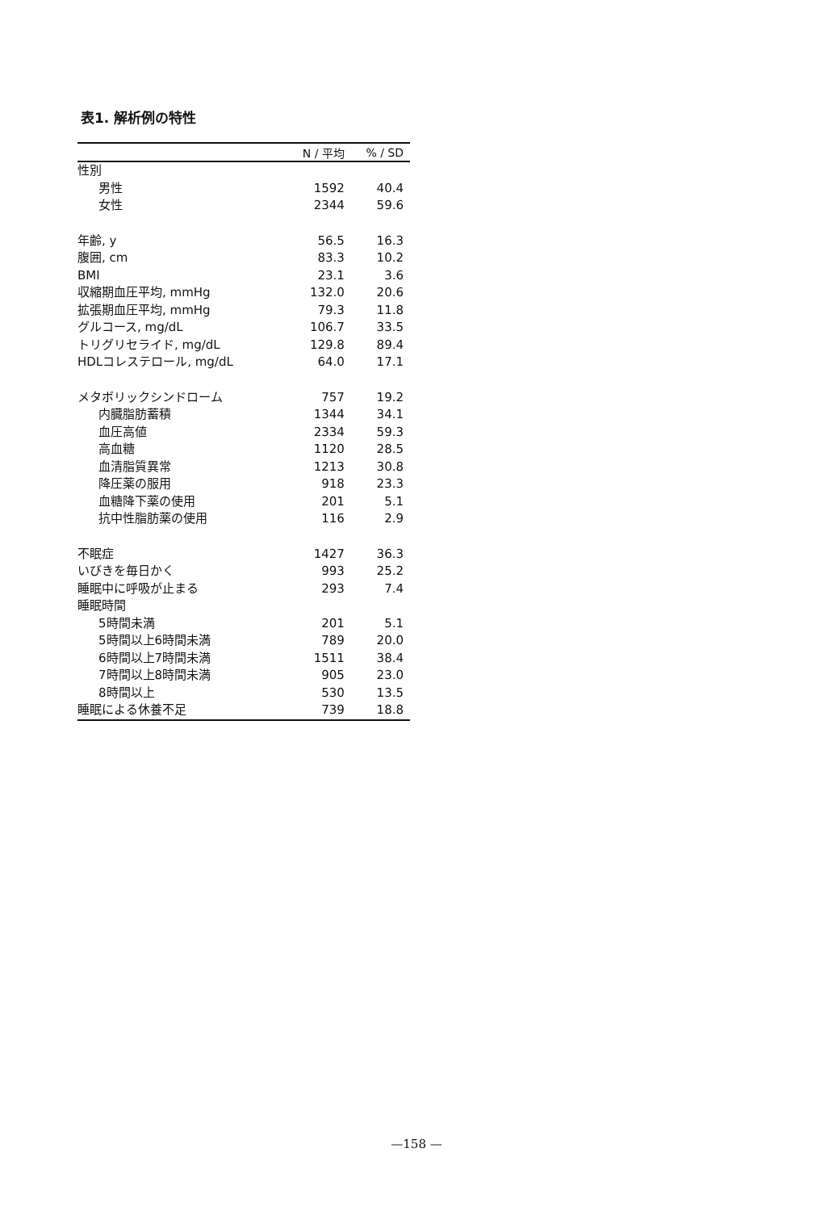表1. 解析例の特性
| | N / 平均 | % / SD |
| --- | --- | --- |
| 性別 | | |
| 男性 | 1592 | 40.4 |
| 女性 | 2344 | 59.6 |
| 年齢, y | 56.5 | 16.3 |
| 腹囲, cm | 83.3 | 10.2 |
| BMI | 23.1 | 3.6 |
| 収縮期血圧平均, mmHg | 132.0 | 20.6 |
| 拡張期血圧平均, mmHg | 79.3 | 11.8 |
| グルコース, mg/dL | 106.7 | 33.5 |
| トリグリセライド, mg/dL | 129.8 | 89.4 |
| HDLコレステロール, mg/dL | 64.0 | 17.1 |
| メタボリックシンドローム | 757 | 19.2 |
| 内臓脂肪蓄積 | 1344 | 34.1 |
| 血圧高値 | 2334 | 59.3 |
| 高血糖 | 1120 | 28.5 |
| 血清脂質異常 | 1213 | 30.8 |
| 降圧薬の服用 | 918 | 23.3 |
| 血糖降下薬の使用 | 201 | 5.1 |
| 抗中性脂肪薬の使用 | 116 | 2.9 |
| 不眠症 | 1427 | 36.3 |
| いびきを毎日かく | 993 | 25.2 |
| 睡眠中に呼吸が止まる | 293 | 7.4 |
| 睡眠時間 | | |
| 5時間未満 | 201 | 5.1 |
| 5時間以上6時間未満 | 789 | 20.0 |
| 6時間以上7時間未満 | 1511 | 38.4 |
| 7時間以上8時間未満 | 905 | 23.0 |
| 8時間以上 | 530 | 13.5 |
| 睡眠による休養不足 | 739 | 18.8 |
—158 —